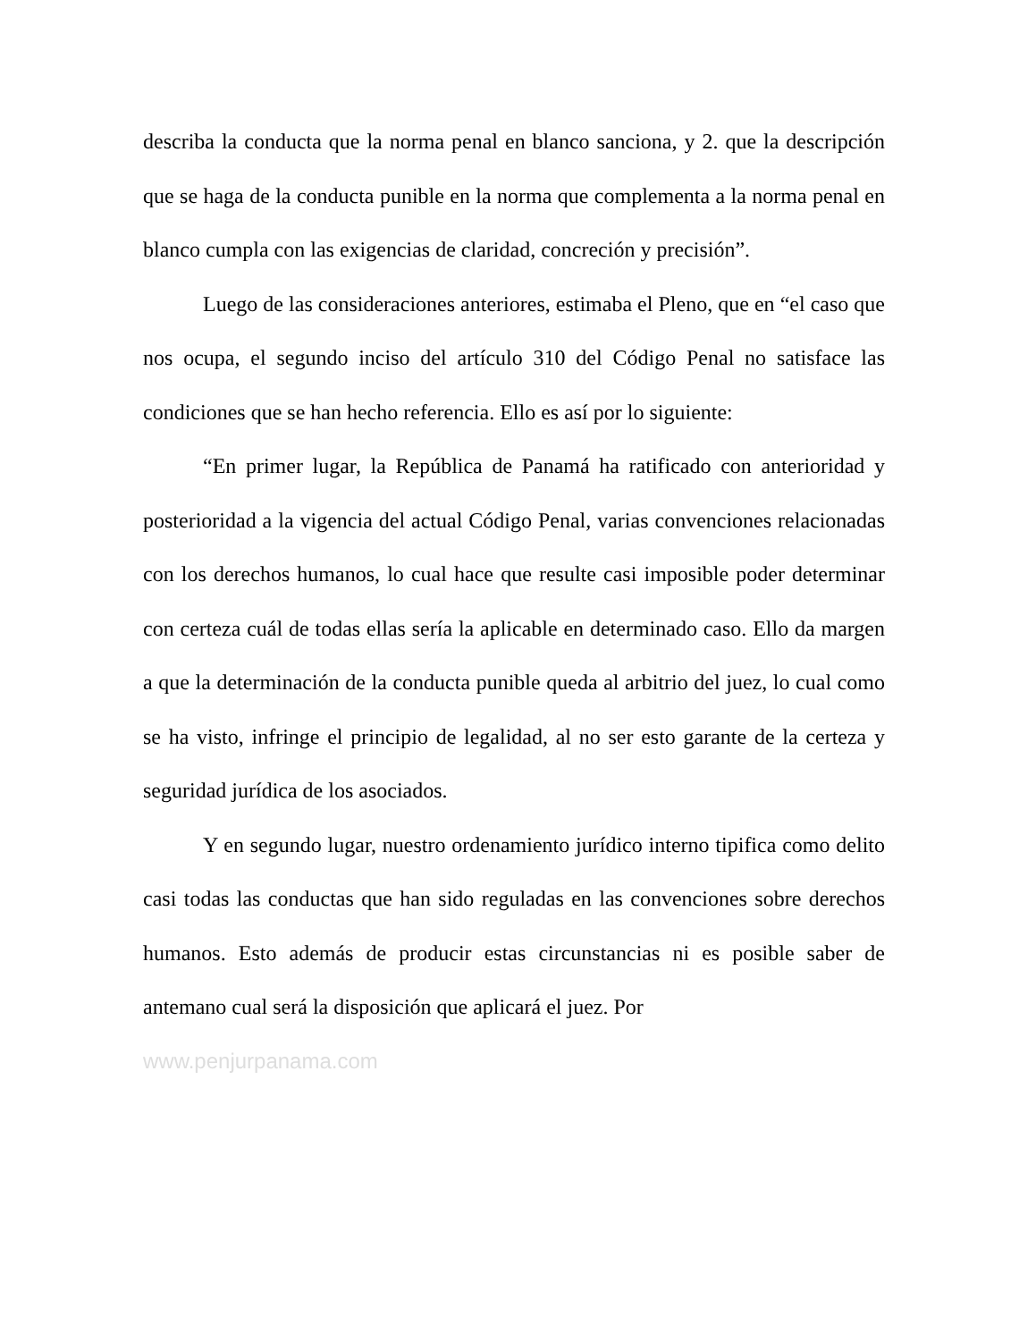describa la conducta que la norma penal en blanco sanciona, y 2. que la descripción que se haga de la conducta punible en la norma que complementa a la norma penal en blanco cumpla con las exigencias de claridad, concreción y precisión”.
Luego de las consideraciones anteriores, estimaba el Pleno, que en “el caso que nos ocupa, el segundo inciso del artículo 310 del Código Penal no satisface las condiciones que se han hecho referencia. Ello es así por lo siguiente:
“En primer lugar, la República de Panamá ha ratificado con anterioridad y posterioridad a la vigencia del actual Código Penal, varias convenciones relacionadas con los derechos humanos, lo cual hace que resulte casi imposible poder determinar con certeza cuál de todas ellas sería la aplicable en determinado caso. Ello da margen a que la determinación de la conducta punible queda al arbitrio del juez, lo cual como se ha visto, infringe el principio de legalidad, al no ser esto garante de la certeza y seguridad jurídica de los asociados.
Y en segundo lugar, nuestro ordenamiento jurídico interno tipifica como delito casi todas las conductas que han sido reguladas en las convenciones sobre derechos humanos. Esto además de producir estas circunstancias ni es posible saber de antemano cual será la disposición que aplicará el juez. Por
www.penjurpanama.com